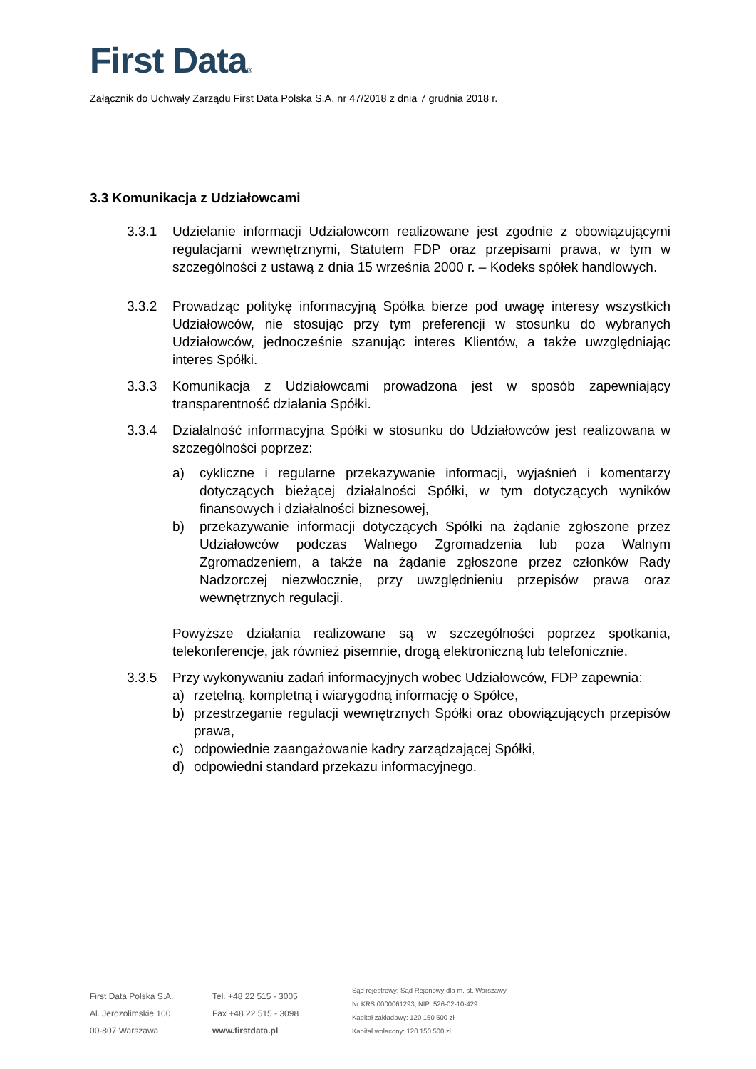First Data®
Załącznik do Uchwały Zarządu First Data Polska S.A. nr 47/2018 z dnia 7 grudnia 2018 r.
3.3 Komunikacja z Udziałowcami
3.3.1 Udzielanie informacji Udziałowcom realizowane jest zgodnie z obowiązującymi regulacjami wewnętrznymi, Statutem FDP oraz przepisami prawa, w tym w szczególności z ustawą z dnia 15 września 2000 r. – Kodeks spółek handlowych.
3.3.2 Prowadząc politykę informacyjną Spółka bierze pod uwagę interesy wszystkich Udziałowców, nie stosując przy tym preferencji w stosunku do wybranych Udziałowców, jednocześnie szanując interes Klientów, a także uwzględniając interes Spółki.
3.3.3 Komunikacja z Udziałowcami prowadzona jest w sposób zapewniający transparentność działania Spółki.
3.3.4 Działalność informacyjna Spółki w stosunku do Udziałowców jest realizowana w szczególności poprzez:
a) cykliczne i regularne przekazywanie informacji, wyjaśnień i komentarzy dotyczących bieżącej działalności Spółki, w tym dotyczących wyników finansowych i działalności biznesowej,
b) przekazywanie informacji dotyczących Spółki na żądanie zgłoszone przez Udziałowców podczas Walnego Zgromadzenia lub poza Walnym Zgromadzeniem, a także na żądanie zgłoszone przez członków Rady Nadzorczej niezwłocznie, przy uwzględnieniu przepisów prawa oraz wewnętrznych regulacji.
Powyższe działania realizowane są w szczególności poprzez spotkania, telekonferencje, jak również pisemnie, drogą elektroniczną lub telefonicznie.
3.3.5 Przy wykonywaniu zadań informacyjnych wobec Udziałowców, FDP zapewnia:
a) rzetelną, kompletną i wiarygodną informację o Spółce,
b) przestrzeganie regulacji wewnętrznych Spółki oraz obowiązujących przepisów prawa,
c) odpowiednie zaangażowanie kadry zarządzającej Spółki,
d) odpowiedni standard przekazu informacyjnego.
First Data Polska S.A.
Al. Jerozolimskie 100
00-807 Warszawa
Tel. +48 22 515 - 3005
Fax +48 22 515 - 3098
www.firstdata.pl
Sąd rejestrowy: Sąd Rejonowy dla m. st. Warszawy
Nr KRS 0000061293, NIP: 526-02-10-429
Kapitał zakładowy: 120 150 500 zł
Kapitał wpłacony: 120 150 500 zł